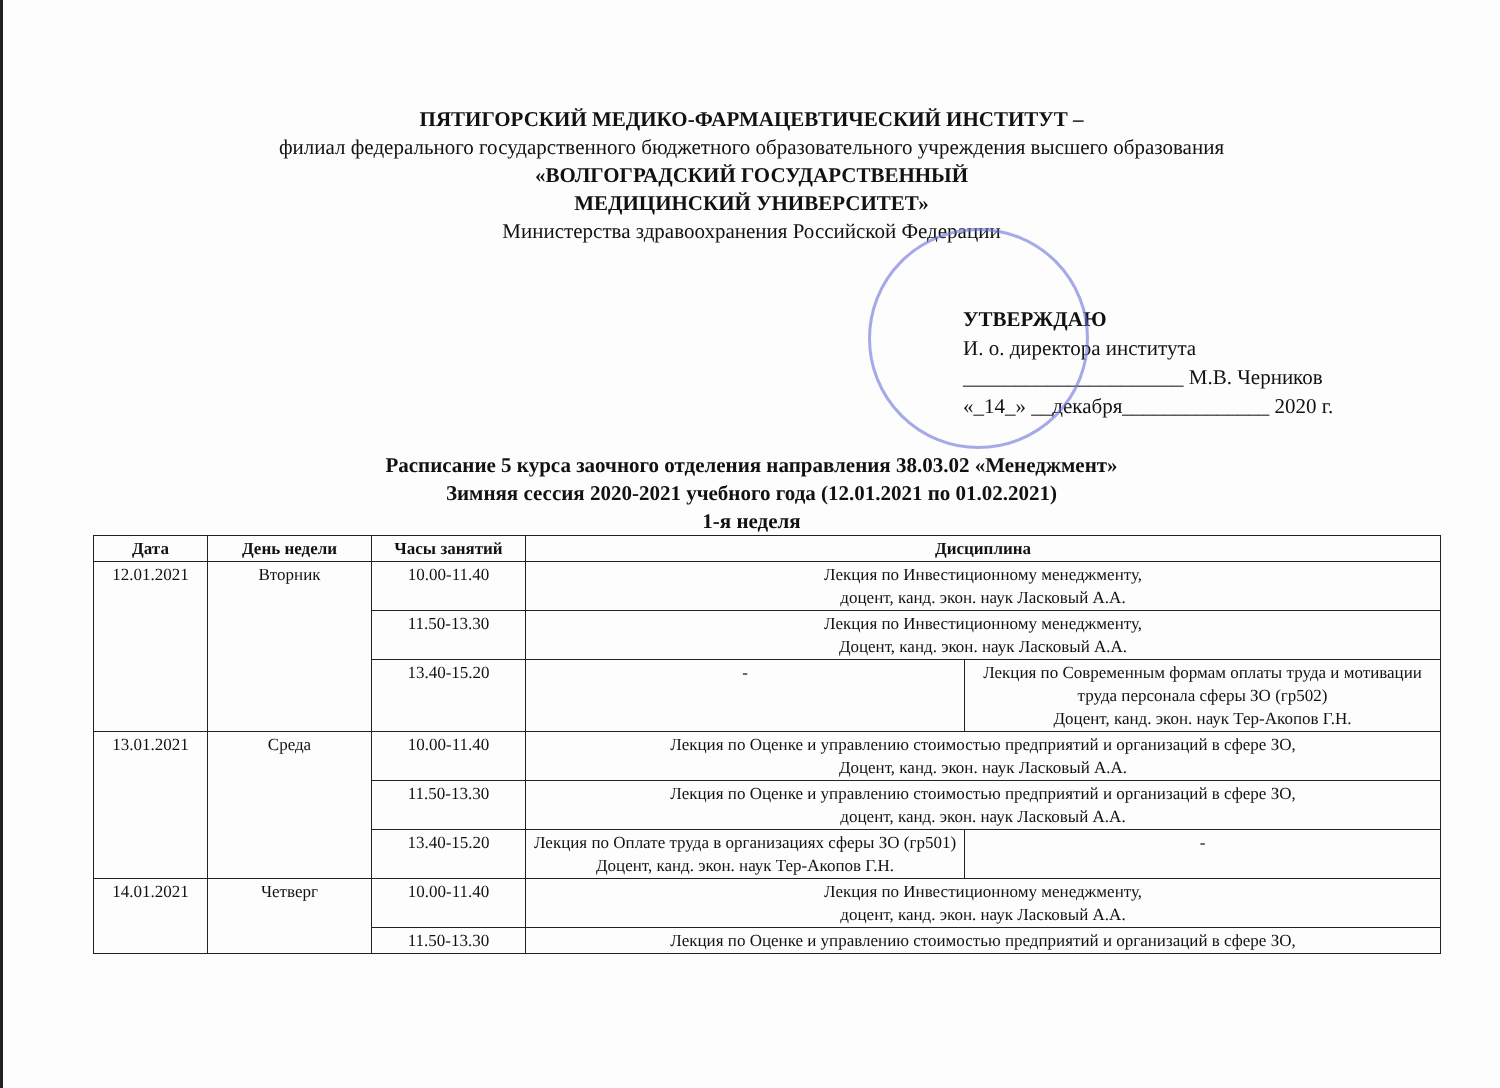ПЯТИГОРСКИЙ МЕДИКО-ФАРМАЦЕВТИЧЕСКИЙ ИНСТИТУТ –
филиал федерального государственного бюджетного образовательного учреждения высшего образования
«ВОЛГОГРАДСКИЙ ГОСУДАРСТВЕННЫЙ
МЕДИЦИНСКИЙ УНИВЕРСИТЕТ»
Министерства здравоохранения Российской Федерации
УТВЕРЖДАЮ
И. о. директора института
_____________________ М.В. Черников
«_14_» __декабря______________ 2020 г.
Расписание 5 курса заочного отделения направления 38.03.02 «Менеджмент»
Зимняя сессия 2020-2021 учебного года (12.01.2021 по 01.02.2021)
1-я неделя
| Дата | День недели | Часы занятий | Дисциплина | |
| --- | --- | --- | --- | --- |
| 12.01.2021 | Вторник | 10.00-11.40 | Лекция по Инвестиционному менеджменту, доцент, канд. экон. наук Ласковый А.А. | |
| | | 11.50-13.30 | Лекция по Инвестиционному менеджменту, Доцент, канд. экон. наук Ласковый А.А. | |
| | | 13.40-15.20 | - | Лекция по Современным формам оплаты труда и мотивации труда персонала сферы ЗО (гр502) Доцент, канд. экон. наук Тер-Акопов Г.Н. |
| 13.01.2021 | Среда | 10.00-11.40 | Лекция по Оценке и управлению стоимостью предприятий и организаций в сфере ЗО, Доцент, канд. экон. наук Ласковый А.А. | |
| | | 11.50-13.30 | Лекция по Оценке и управлению стоимостью предприятий и организаций в сфере ЗО, доцент, канд. экон. наук Ласковый А.А. | |
| | | 13.40-15.20 | Лекция по Оплате труда в организациях сферы ЗО (гр501) Доцент, канд. экон. наук Тер-Акопов Г.Н. | - |
| 14.01.2021 | Четверг | 10.00-11.40 | Лекция по Инвестиционному менеджменту, доцент, канд. экон. наук Ласковый А.А. | |
| | | 11.50-13.30 | Лекция по Оценке и управлению стоимостью предприятий и организаций в сфере ЗО, | |